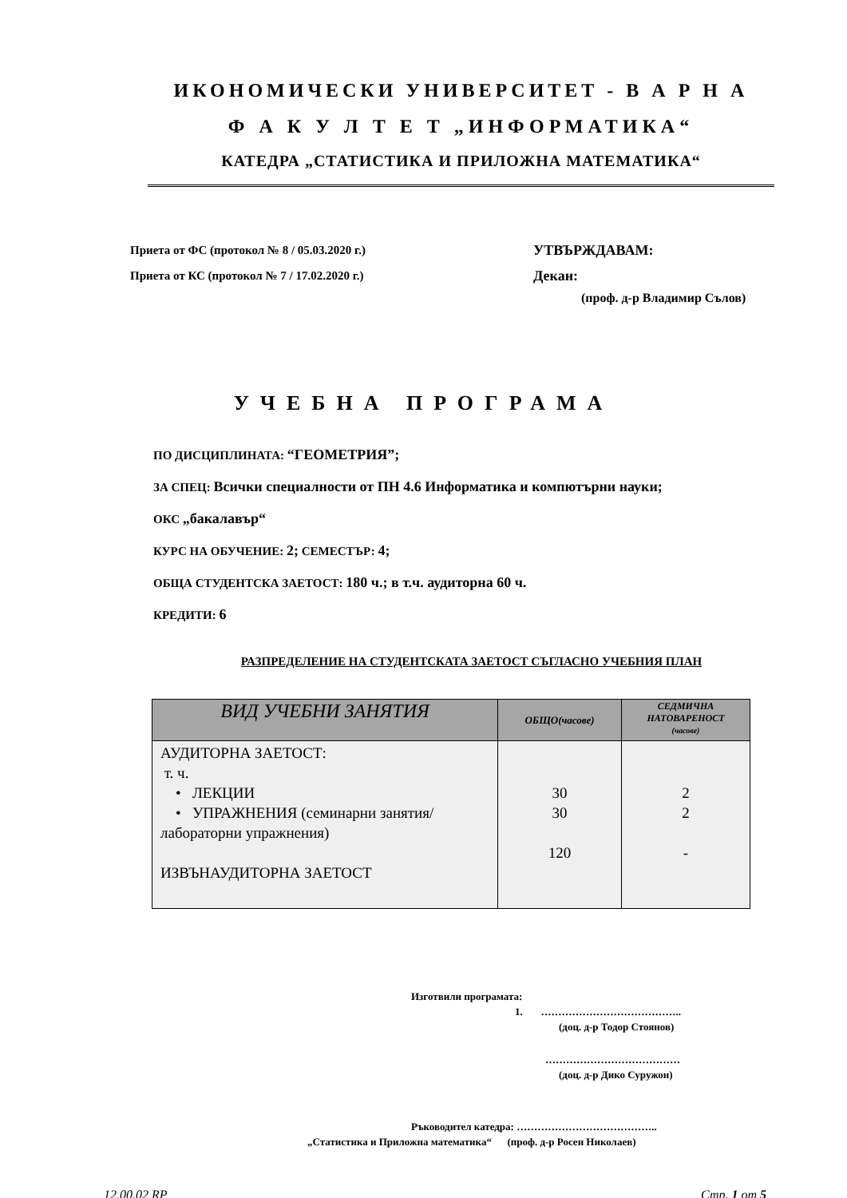ИКОНОМИЧЕСКИ УНИВЕРСИТЕТ - В А Р Н А
Ф А К У Л Т Е Т „ИНФОРМАТИКА“
КАТЕДРА „СТАТИСТИКА И ПРИЛОЖНА МАТЕМАТИКА“
Приета от ФС (протокол № 8 / 05.03.2020 г.)
Приета от КС (протокол № 7 / 17.02.2020 г.)
УТВЪРЖДАВАМ:
Декан:
(проф. д-р Владимир Сълов)
УЧЕБНА ПРОГРАМА
ПО ДИСЦИПЛИНАТА: “ГЕОМЕТРИЯ”;
ЗА СПЕЦ: Всички специалности от ПН 4.6 Информатика и компютърни науки;
ОКС „бакалавър“
КУРС НА ОБУЧЕНИЕ: 2; СЕМЕСТЪР: 4;
ОБЩА СТУДЕНТСКА ЗАЕТОСТ: 180 ч.; в т.ч. аудиторна 60 ч.
КРЕДИТИ: 6
РАЗПРЕДЕЛЕНИЕ НА СТУДЕНТСКАТА ЗАЕТОСТ СЪГЛАСНО УЧЕБНИЯ ПЛАН
| ВИД УЧЕБНИ ЗАНЯТИЯ | ОБЩО(часове) | СЕДМИЧНА НАТОВАРЕНОСТ (часове) |
| --- | --- | --- |
| АУДИТОРНА ЗАЕТОСТ: т. ч. • ЛЕКЦИИ • УПРАЖНЕНИЯ (семинарни занятия/ лабораторни упражнения) ИЗВЪНАУДИТОРНА ЗАЕТОСТ | 30 30 120 | 2 2 - |
Изготвили програмата:
1. …………………………………..
(доц. д-р Тодор Стоянов)
…………………………………
(доц. д-р Дико Суружон)
Ръководител катедра: …………………………………..
„Статистика и Приложна математика“ (проф. д-р Росен Николаев)
12.00.02 RP Стр. 1 от 5